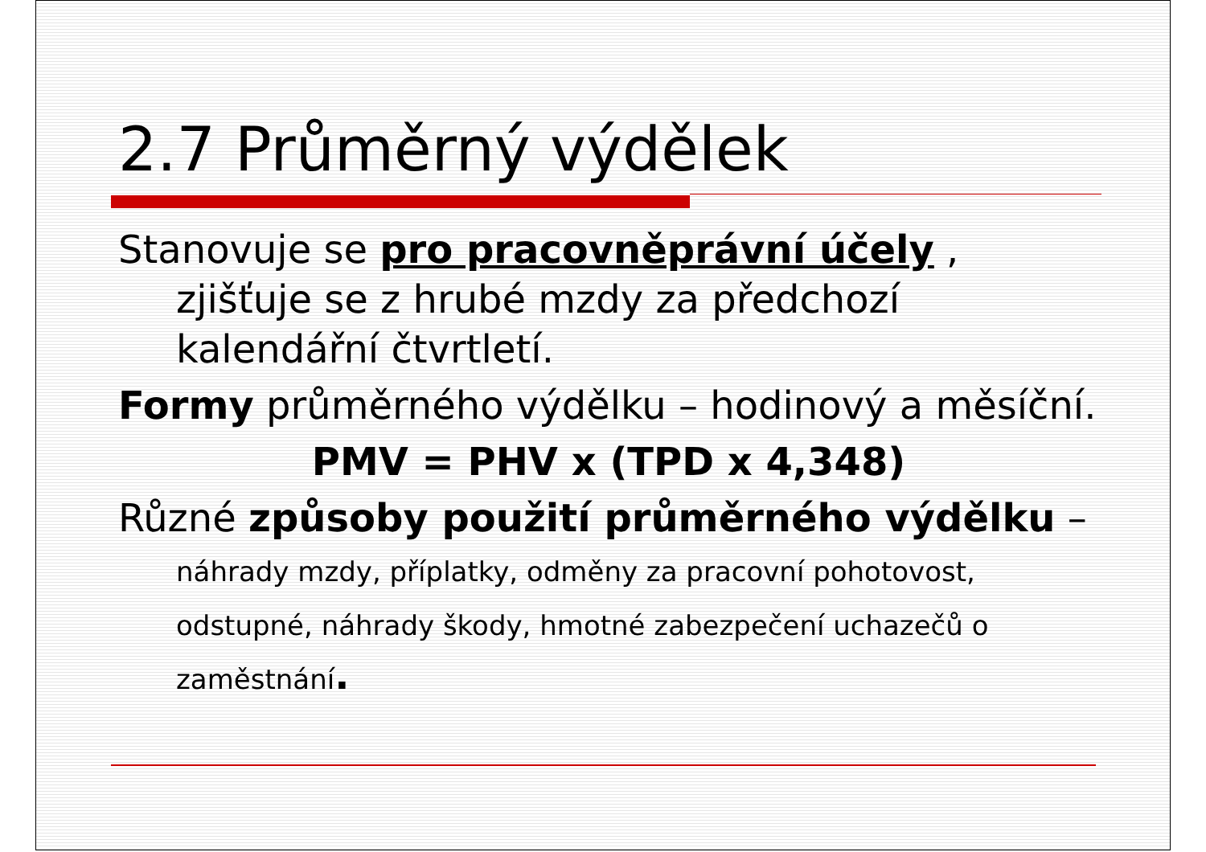2.7 Průměrný výdělek
Stanovuje se pro pracovněprávní účely , zjišťuje se z hrubé mzdy za předchozí kalendářní čtvrtletí.
Formy průměrného výdělku – hodinový a měsíční.
PMV = PHV x (TPD x 4,348)
Různé způsoby použití průměrného výdělku – náhrady mzdy, příplatky, odměny za pracovní pohotovost, odstupné, náhrady škody, hmotné zabezpečení uchazečů o zaměstnání.